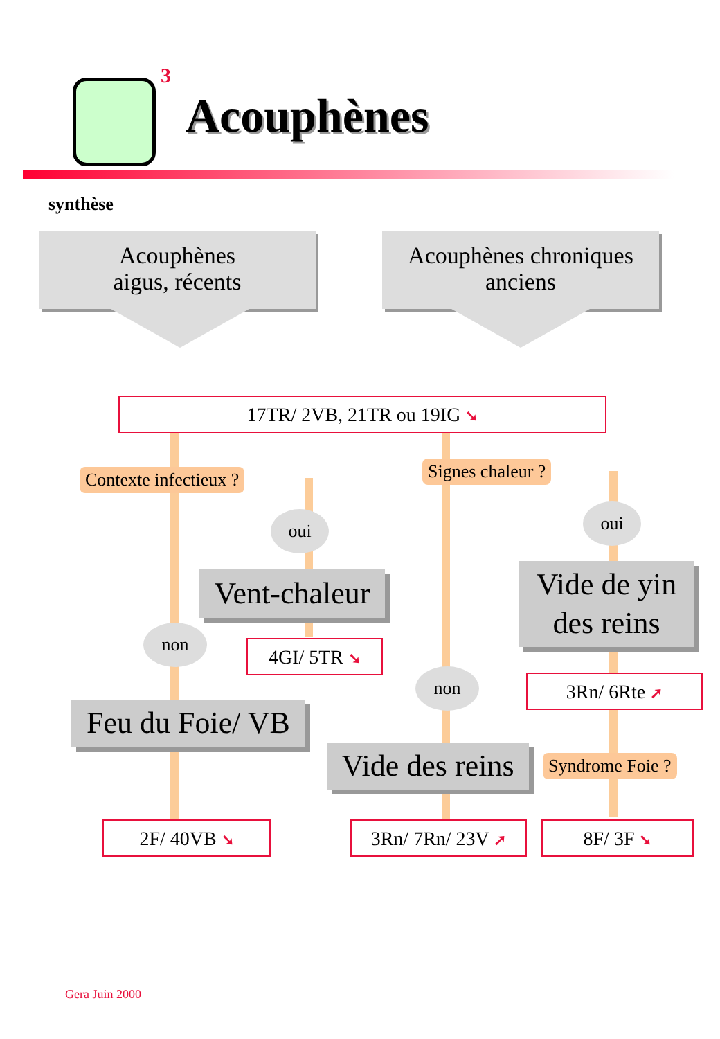3
Acouphènes
synthèse
Acouphènes
aigus, récents
Acouphènes chroniques
anciens
17TR/ 2VB, 21TR ou 19IG ➘
Contexte infectieux ? Signes chaleur ?
oui oui
Vent-chaleur
Vide de yin
des reins
non
4GI/ 5TR ➘
3Rn/ 6Rte ➚
non
Feu du Foie/ VB
Vide des reins
Syndrome Foie ?
2F/ 40VB ➘ 3Rn/ 7Rn/ 23V ➚ 8F/ 3F ➘
Gera Juin 2000